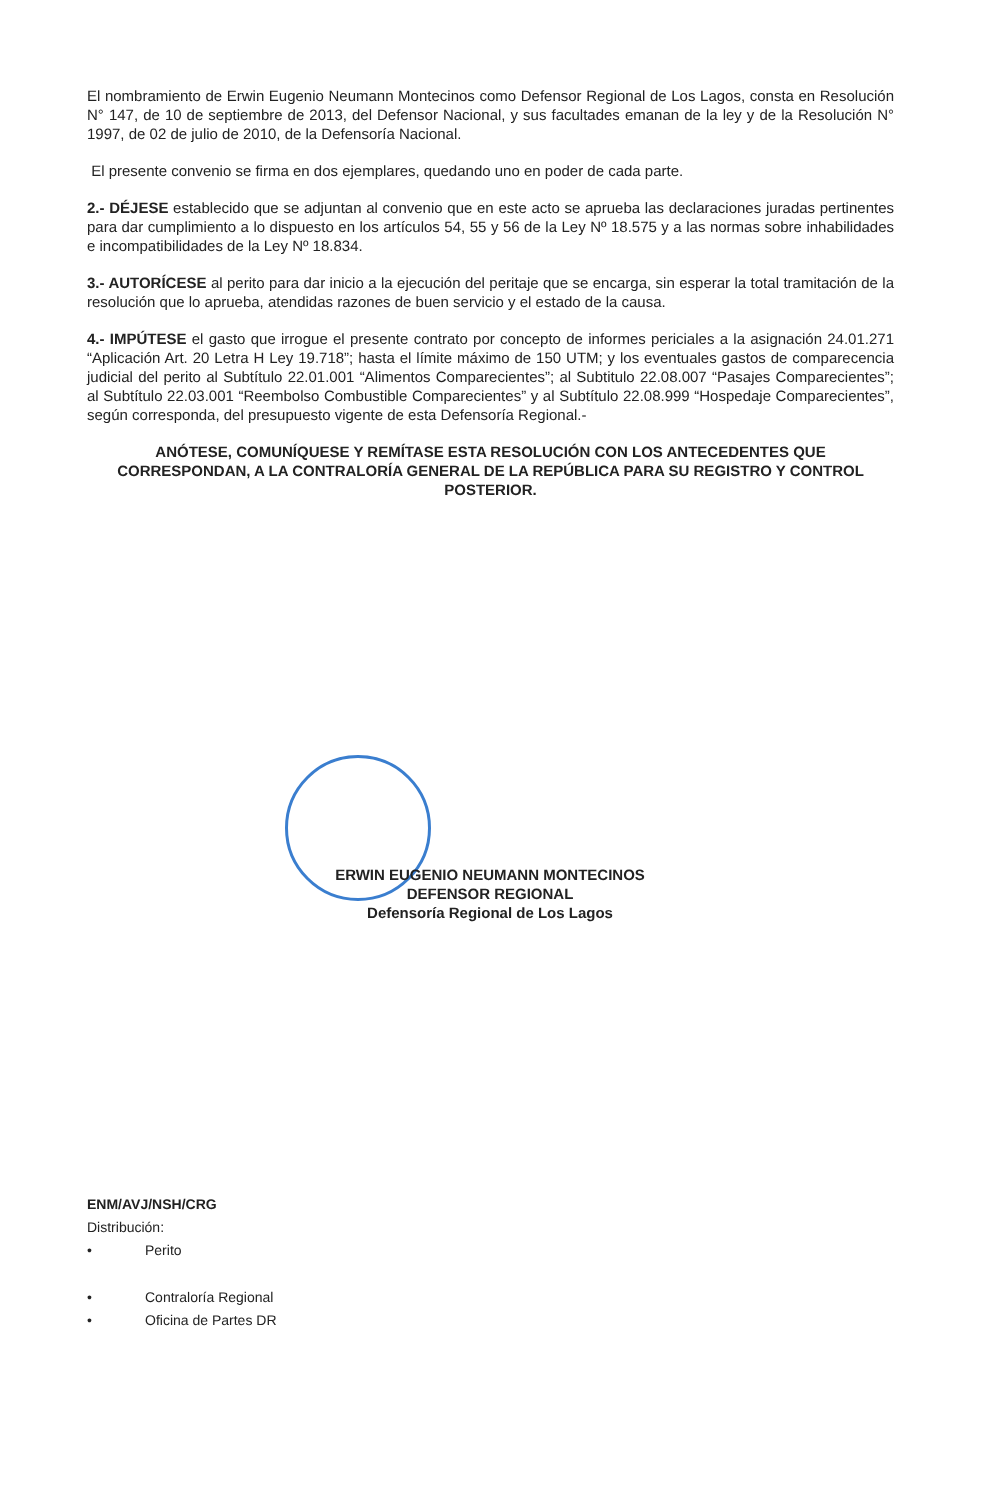El nombramiento de Erwin Eugenio Neumann Montecinos como Defensor Regional de Los Lagos, consta en Resolución N° 147, de 10 de septiembre de 2013, del Defensor Nacional, y sus facultades emanan de la ley y de la Resolución N° 1997, de 02 de julio de 2010, de la Defensoría Nacional.
El presente convenio se firma en dos ejemplares, quedando uno en poder de cada parte.
2.- DÉJESE establecido que se adjuntan al convenio que en este acto se aprueba las declaraciones juradas pertinentes para dar cumplimiento a lo dispuesto en los artículos 54, 55 y 56 de la Ley Nº 18.575 y a las normas sobre inhabilidades e incompatibilidades de la Ley Nº 18.834.
3.- AUTORÍCESE al perito para dar inicio a la ejecución del peritaje que se encarga, sin esperar la total tramitación de la resolución que lo aprueba, atendidas razones de buen servicio y el estado de la causa.
4.- IMPÚTESE el gasto que irrogue el presente contrato por concepto de informes periciales a la asignación 24.01.271 “Aplicación Art. 20 Letra H Ley 19.718”; hasta el límite máximo de 150 UTM; y los eventuales gastos de comparecencia judicial del perito al Subtítulo 22.01.001 “Alimentos Comparecientes”; al Subtitulo 22.08.007 “Pasajes Comparecientes”; al Subtítulo 22.03.001 “Reembolso Combustible Comparecientes” y al Subtítulo 22.08.999 “Hospedaje Comparecientes”, según corresponda, del presupuesto vigente de esta Defensoría Regional.-
ANÓTESE, COMUNÍQUESE Y REMÍTASE ESTA RESOLUCIÓN CON LOS ANTECEDENTES QUE CORRESPONDAN, A LA CONTRALORÍA GENERAL DE LA REPÚBLICA PARA SU REGISTRO Y CONTROL POSTERIOR.
ERWIN EUGENIO NEUMANN MONTECINOS
DEFENSOR REGIONAL
Defensoría Regional de Los Lagos
ENM/AVJ/NSH/CRG
Distribución:
• Perito
• Contraloría Regional
• Oficina de Partes DR